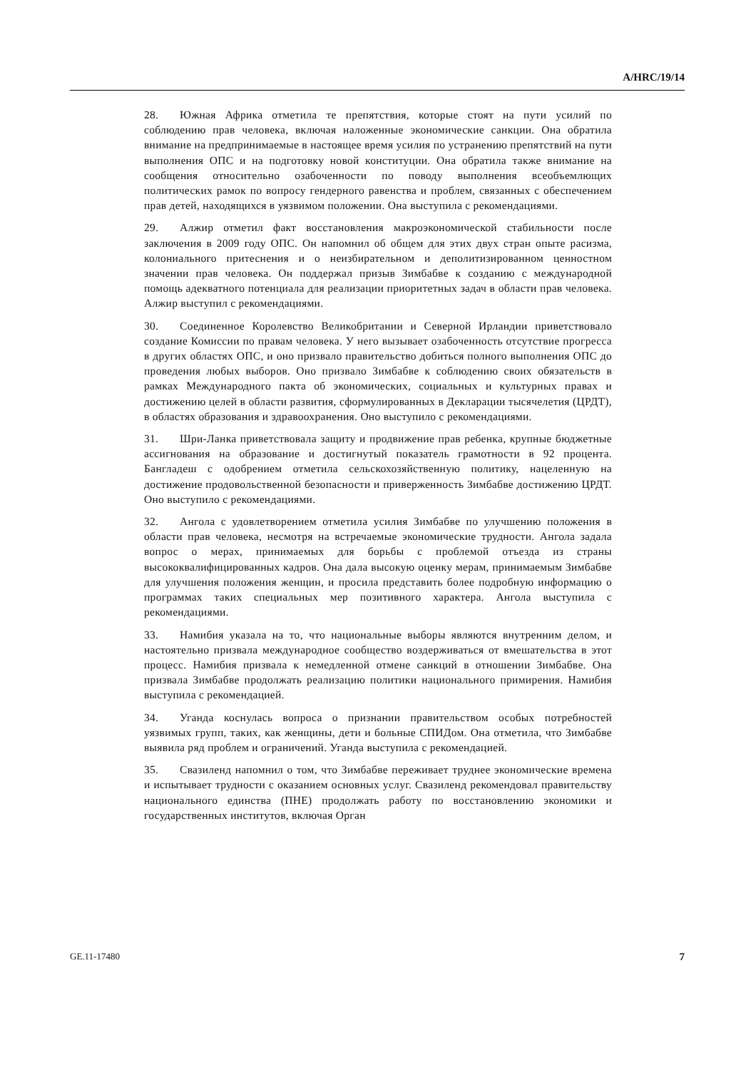A/HRC/19/14
28. Южная Африка отметила те препятствия, которые стоят на пути усилий по соблюдению прав человека, включая наложенные экономические санкции. Она обратила внимание на предпринимаемые в настоящее время усилия по устранению препятствий на пути выполнения ОПС и на подготовку новой конституции. Она обратила также внимание на сообщения относительно озабоченности по поводу выполнения всеобъемлющих политических рамок по вопросу гендерного равенства и проблем, связанных с обеспечением прав детей, находящихся в уязвимом положении. Она выступила с рекомендациями.
29. Алжир отметил факт восстановления макроэкономической стабильности после заключения в 2009 году ОПС. Он напомнил об общем для этих двух стран опыте расизма, колониального притеснения и о неизбирательном и деполитизированном ценностном значении прав человека. Он поддержал призыв Зимбабве к созданию с международной помощь адекватного потенциала для реализации приоритетных задач в области прав человека. Алжир выступил с рекомендациями.
30. Соединенное Королевство Великобритании и Северной Ирландии приветствовало создание Комиссии по правам человека. У него вызывает озабоченность отсутствие прогресса в других областях ОПС, и оно призвало правительство добиться полного выполнения ОПС до проведения любых выборов. Оно призвало Зимбабве к соблюдению своих обязательств в рамках Международного пакта об экономических, социальных и культурных правах и достижению целей в области развития, сформулированных в Декларации тысячелетия (ЦРДТ), в областях образования и здравоохранения. Оно выступило с рекомендациями.
31. Шри-Ланка приветствовала защиту и продвижение прав ребенка, крупные бюджетные ассигнования на образование и достигнутый показатель грамотности в 92 процента. Бангладеш с одобрением отметила сельскохозяйственную политику, нацеленную на достижение продовольственной безопасности и приверженность Зимбабве достижению ЦРДТ. Оно выступило с рекомендациями.
32. Ангола с удовлетворением отметила усилия Зимбабве по улучшению положения в области прав человека, несмотря на встречаемые экономические трудности. Ангола задала вопрос о мерах, принимаемых для борьбы с проблемой отъезда из страны высококвалифицированных кадров. Она дала высокую оценку мерам, принимаемым Зимбабве для улучшения положения женщин, и просила представить более подробную информацию о программах таких специальных мер позитивного характера. Ангола выступила с рекомендациями.
33. Намибия указала на то, что национальные выборы являются внутренним делом, и настоятельно призвала международное сообщество воздерживаться от вмешательства в этот процесс. Намибия призвала к немедленной отмене санкций в отношении Зимбабве. Она призвала Зимбабве продолжать реализацию политики национального примирения. Намибия выступила с рекомендацией.
34. Уганда коснулась вопроса о признании правительством особых потребностей уязвимых групп, таких, как женщины, дети и больные СПИДом. Она отметила, что Зимбабве выявила ряд проблем и ограничений. Уганда выступила с рекомендацией.
35. Свазиленд напомнил о том, что Зимбабве переживает труднее экономические времена и испытывает трудности с оказанием основных услуг. Свазиленд рекомендовал правительству национального единства (ПНЕ) продолжать работу по восстановлению экономики и государственных институтов, включая Орган
GE.11-17480 7